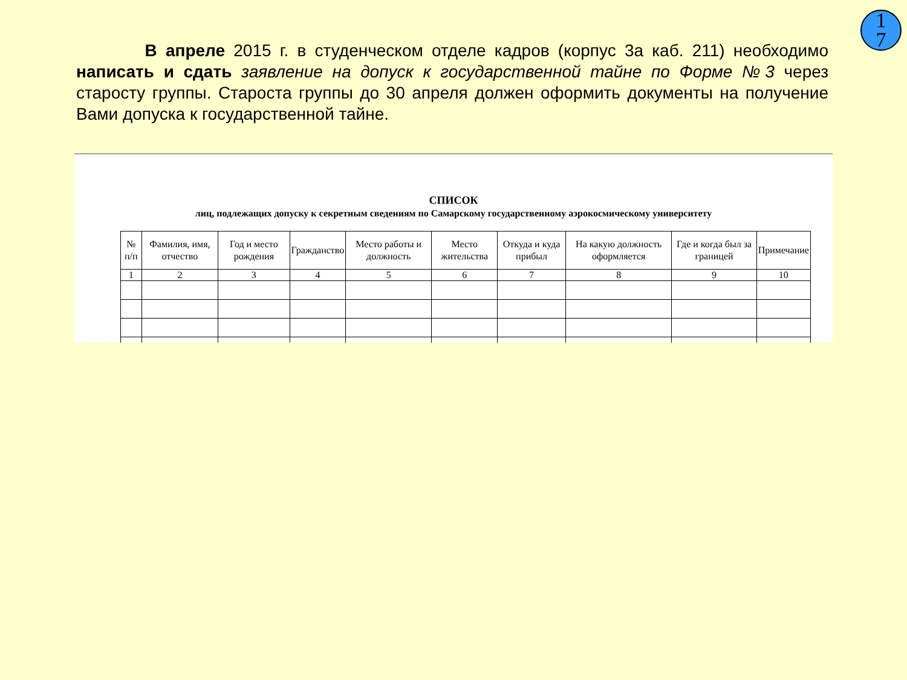1
7
В апреле 2015 г. в студенческом отделе кадров (корпус 3а каб. 211) необходимо написать и сдать заявление на допуск к государственной тайне по Форме №3 через старосту группы. Староста группы до 30 апреля должен оформить документы на получение Вами допуска к государственной тайне.
СПИСОК
лиц, подлежащих допуску к секретным сведениям по Самарскому государственному аэрокосмическому университету
| № п/п | Фамилия, имя, отчество | Год и место рождения | Гражданство | Место работы и должность | Место жительства | Откуда и куда прибыл | На какую должность оформляется | Где и когда был за границей | Примечание |
| --- | --- | --- | --- | --- | --- | --- | --- | --- | --- |
| 1 | 2 | 3 | 4 | 5 | 6 | 7 | 8 | 9 | 10 |